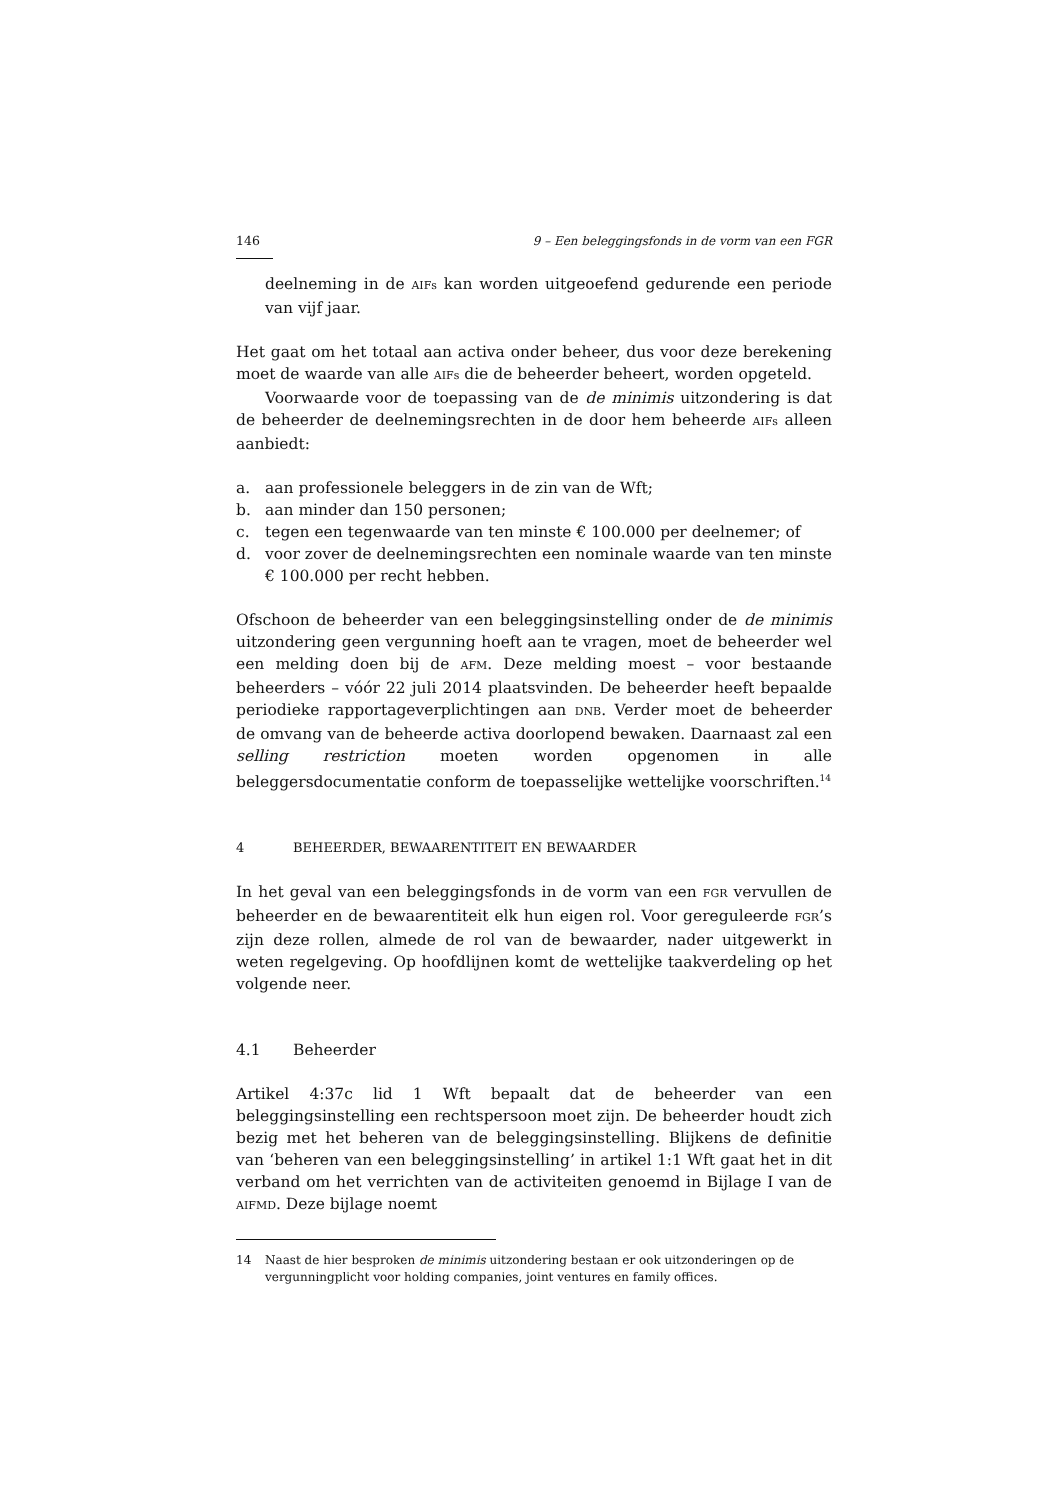146 9 – Een beleggingsfonds in de vorm van een FGR
deelneming in de AIFs kan worden uitgeoefend gedurende een periode van vijf jaar.
Het gaat om het totaal aan activa onder beheer, dus voor deze berekening moet de waarde van alle AIFs die de beheerder beheert, worden opgeteld.
Voorwaarde voor de toepassing van de de minimis uitzondering is dat de beheerder de deelnemingsrechten in de door hem beheerde AIFs alleen aanbiedt:
a. aan professionele beleggers in de zin van de Wft;
b. aan minder dan 150 personen;
c. tegen een tegenwaarde van ten minste € 100.000 per deelnemer; of
d. voor zover de deelnemingsrechten een nominale waarde van ten minste € 100.000 per recht hebben.
Ofschoon de beheerder van een beleggingsinstelling onder de de minimis uitzondering geen vergunning hoeft aan te vragen, moet de beheerder wel een melding doen bij de AFM. Deze melding moest – voor bestaande beheerders – vóór 22 juli 2014 plaatsvinden. De beheerder heeft bepaalde periodieke rapportageverplichtingen aan DNB. Verder moet de beheerder de omvang van de beheerde activa doorlopend bewaken. Daarnaast zal een selling restriction moeten worden opgenomen in alle beleggersdocumentatie conform de toepasselijke wettelijke voorschriften.<sup>14</sup>
4 BEHEERDER, BEWAARENTITEIT EN BEWAARDER
In het geval van een beleggingsfonds in de vorm van een FGR vervullen de beheerder en de bewaarentiteit elk hun eigen rol. Voor gereguleerde FGR’s zijn deze rollen, almede de rol van de bewaarder, nader uitgewerkt in weten regelgeving. Op hoofdlijnen komt de wettelijke taakverdeling op het volgende neer.
4.1 Beheerder
Artikel 4:37c lid 1 Wft bepaalt dat de beheerder van een beleggingsinstelling een rechtspersoon moet zijn. De beheerder houdt zich bezig met het beheren van de beleggingsinstelling. Blijkens de definitie van ‘beheren van een beleggingsinstelling’ in artikel 1:1 Wft gaat het in dit verband om het verrichten van de activiteiten genoemd in Bijlage I van de AIFMD. Deze bijlage noemt
14 Naast de hier besproken de minimis uitzondering bestaan er ook uitzonderingen op de vergunningplicht voor holding companies, joint ventures en family offices.